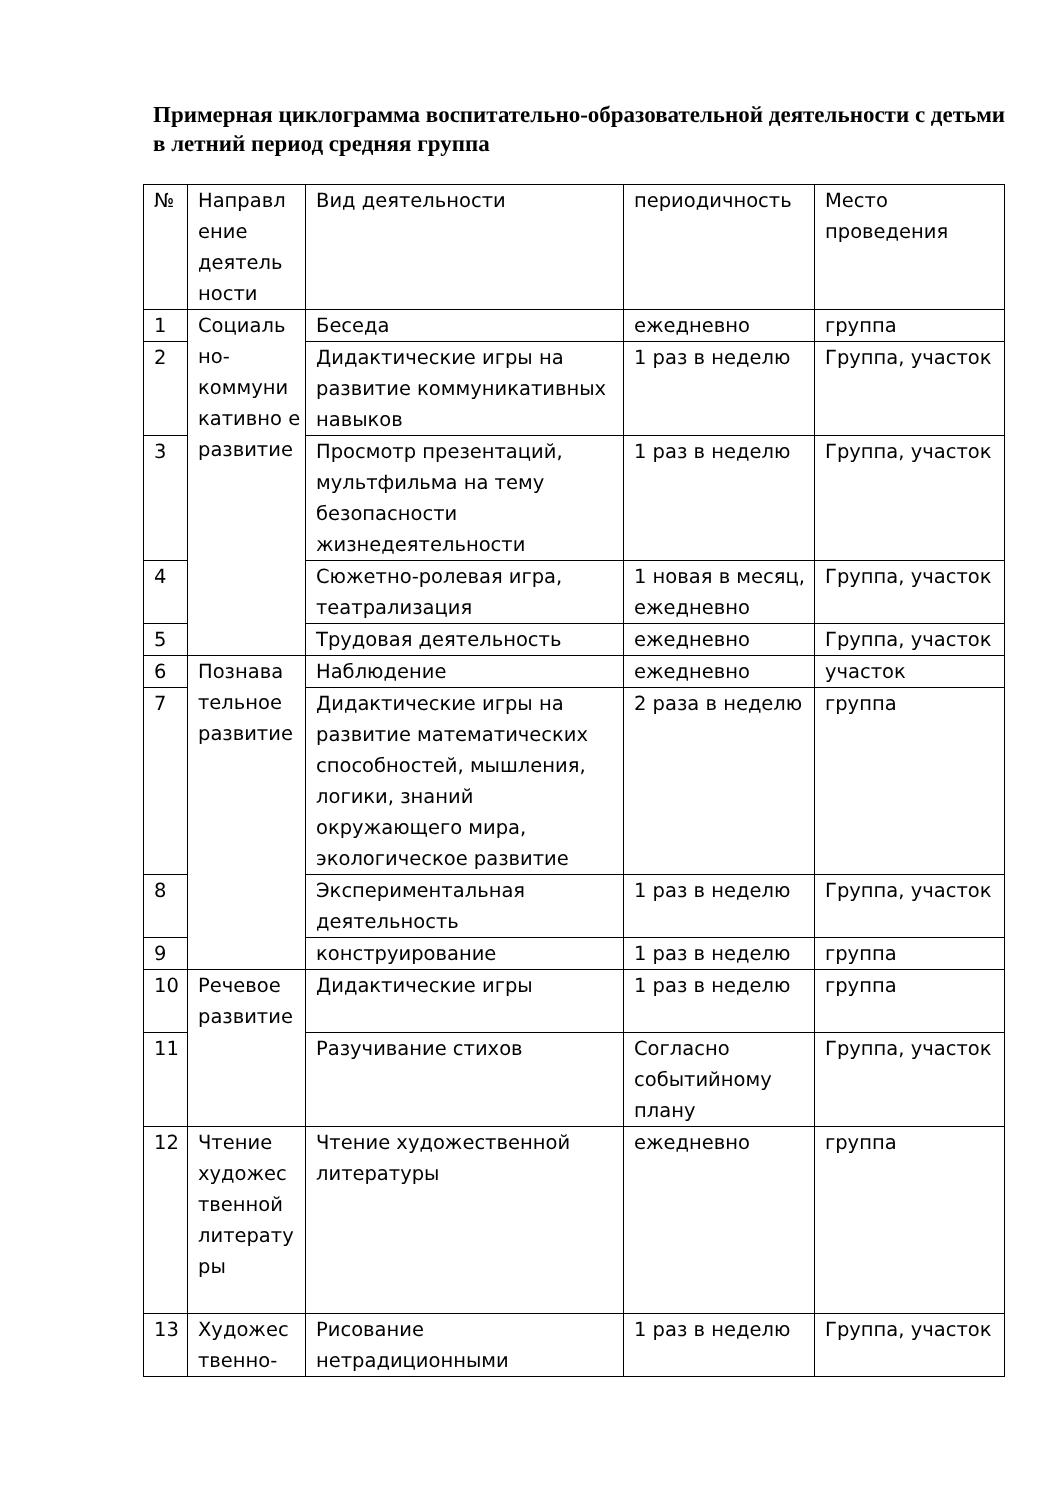Примерная циклограмма воспитательно-образовательной деятельности с детьми в летний период средняя группа
| № | Направл ение деятель ности | Вид деятельности | периодичность | Место проведения |
| 1 | Социаль но-коммуни кативно е развитие | Беседа | ежедневно | группа |
| 2 | | Дидактические игры на развитие коммуникативных навыков | 1 раз в неделю | Группа, участок |
| 3 | | Просмотр презентаций, мультфильма на тему безопасности жизнедеятельности | 1 раз в неделю | Группа, участок |
| 4 | | Сюжетно-ролевая игра, театрализация | 1 новая в месяц, ежедневно | Группа, участок |
| 5 | | Трудовая деятельность | ежедневно | Группа, участок |
| 6 | Познава тельное развитие | Наблюдение | ежедневно | участок |
| 7 | | Дидактические игры на развитие математических способностей, мышления, логики, знаний окружающего мира, экологическое развитие | 2 раза в неделю | группа |
| 8 | | Экспериментальная деятельность | 1 раз в неделю | Группа, участок |
| 9 | | конструирование | 1 раз в неделю | группа |
| 10 | Речевое развитие | Дидактические игры | 1 раз в неделю | группа |
| 11 | | Разучивание стихов | Согласно событийному плану | Группа, участок |
| 12 | Чтение художес твенной литерату ры | Чтение художественной литературы | ежедневно | группа |
| 13 | Художес твенно- | Рисование нетрадиционными | 1 раз в неделю | Группа, участок |